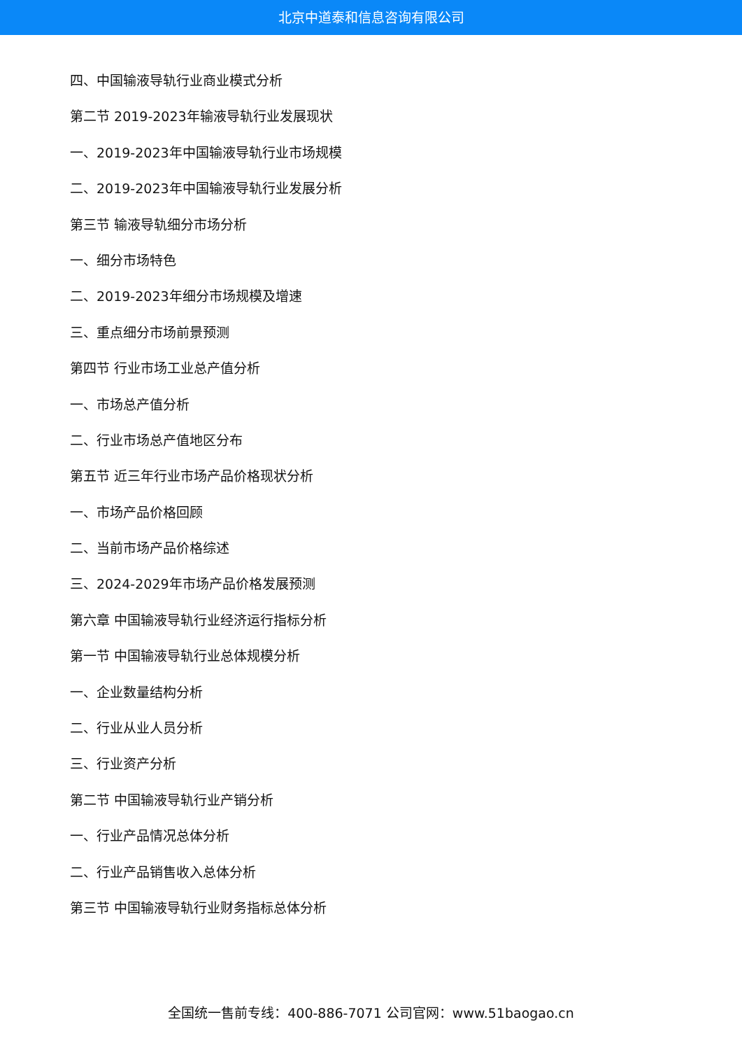北京中道泰和信息咨询有限公司
四、中国输液导轨行业商业模式分析
第二节 2019-2023年输液导轨行业发展现状
一、2019-2023年中国输液导轨行业市场规模
二、2019-2023年中国输液导轨行业发展分析
第三节 输液导轨细分市场分析
一、细分市场特色
二、2019-2023年细分市场规模及增速
三、重点细分市场前景预测
第四节 行业市场工业总产值分析
一、市场总产值分析
二、行业市场总产值地区分布
第五节 近三年行业市场产品价格现状分析
一、市场产品价格回顾
二、当前市场产品价格综述
三、2024-2029年市场产品价格发展预测
第六章 中国输液导轨行业经济运行指标分析
第一节 中国输液导轨行业总体规模分析
一、企业数量结构分析
二、行业从业人员分析
三、行业资产分析
第二节 中国输液导轨行业产销分析
一、行业产品情况总体分析
二、行业产品销售收入总体分析
第三节 中国输液导轨行业财务指标总体分析
全国统一售前专线：400-886-7071 公司官网：www.51baogao.cn